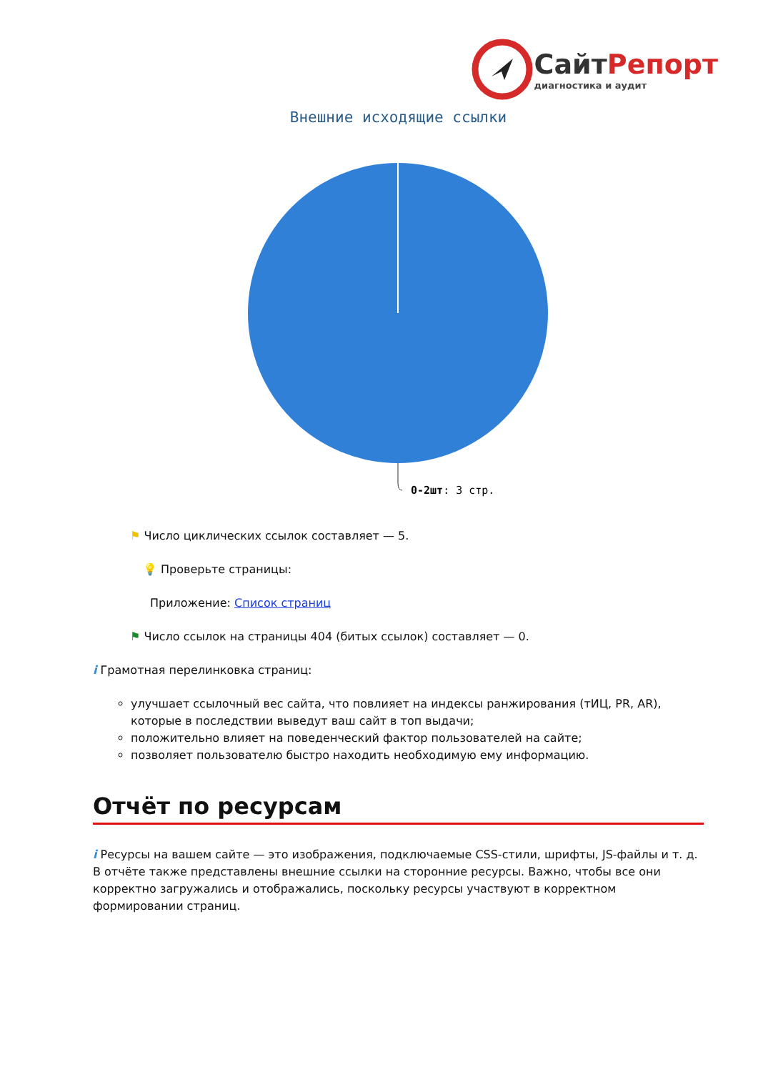СайтРепорт
диагностика и аудит
Внешние исходящие ссылки
0-2шт: 3 стр.
⚑ Число циклических ссылок составляет — 5.
💡 Проверьте страницы:
Приложение: Список страниц
⚑ Число ссылок на страницы 404 (битых ссылок) составляет — 0.
i Грамотная перелинковка страниц:
улучшает ссылочный вес сайта, что повлияет на индексы ранжирования (тИЦ, PR, AR), которые в последствии выведут ваш сайт в топ выдачи;
положительно влияет на поведенческий фактор пользователей на сайте;
позволяет пользователю быстро находить необходимую ему информацию.
Отчёт по ресурсам
i Ресурсы на вашем сайте — это изображения, подключаемые CSS-стили, шрифты, JS-файлы и т. д. В отчёте также представлены внешние ссылки на сторонние ресурсы. Важно, чтобы все они корректно загружались и отображались, поскольку ресурсы участвуют в корректном формировании страниц.